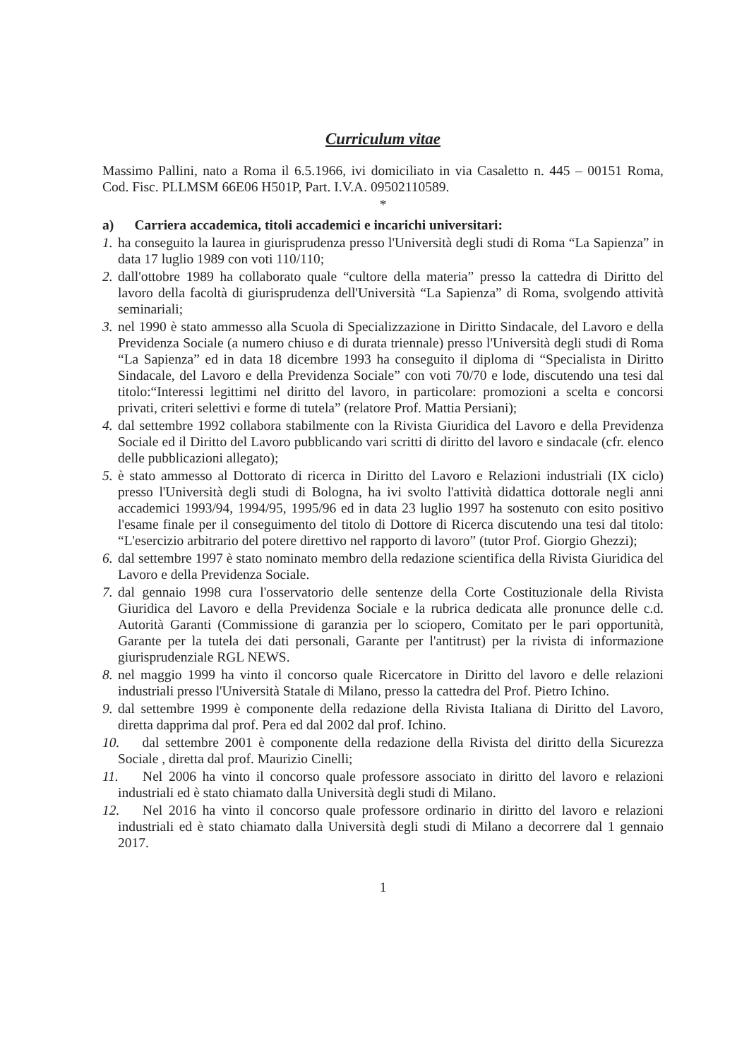Curriculum vitae
Massimo Pallini, nato a Roma il 6.5.1966, ivi domiciliato in via Casaletto n. 445 – 00151 Roma, Cod. Fisc. PLLMSM 66E06 H501P, Part. I.V.A. 09502110589.
*
a) Carriera accademica, titoli accademici e incarichi universitari:
1. ha conseguito la laurea in giurisprudenza presso l'Università degli studi di Roma “La Sapienza” in data 17 luglio 1989 con voti 110/110;
2. dall'ottobre 1989 ha collaborato quale “cultore della materia” presso la cattedra di Diritto del lavoro della facoltà di giurisprudenza dell'Università “La Sapienza” di Roma, svolgendo attività seminariali;
3. nel 1990 è stato ammesso alla Scuola di Specializzazione in Diritto Sindacale, del Lavoro e della Previdenza Sociale (a numero chiuso e di durata triennale) presso l'Università degli studi di Roma “La Sapienza” ed in data 18 dicembre 1993 ha conseguito il diploma di “Specialista in Diritto Sindacale, del Lavoro e della Previdenza Sociale” con voti 70/70 e lode, discutendo una tesi dal titolo:“Interessi legittimi nel diritto del lavoro, in particolare: promozioni a scelta e concorsi privati, criteri selettivi e forme di tutela” (relatore Prof. Mattia Persiani);
4. dal settembre 1992 collabora stabilmente con la Rivista Giuridica del Lavoro e della Previdenza Sociale ed il Diritto del Lavoro pubblicando vari scritti di diritto del lavoro e sindacale (cfr. elenco delle pubblicazioni allegato);
5. è stato ammesso al Dottorato di ricerca in Diritto del Lavoro e Relazioni industriali (IX ciclo) presso l'Università degli studi di Bologna, ha ivi svolto l'attività didattica dottorale negli anni accademici 1993/94, 1994/95, 1995/96 ed in data 23 luglio 1997 ha sostenuto con esito positivo l'esame finale per il conseguimento del titolo di Dottore di Ricerca discutendo una tesi dal titolo: “L'esercizio arbitrario del potere direttivo nel rapporto di lavoro” (tutor Prof. Giorgio Ghezzi);
6. dal settembre 1997 è stato nominato membro della redazione scientifica della Rivista Giuridica del Lavoro e della Previdenza Sociale.
7. dal gennaio 1998 cura l'osservatorio delle sentenze della Corte Costituzionale della Rivista Giuridica del Lavoro e della Previdenza Sociale e la rubrica dedicata alle pronunce delle c.d. Autorità Garanti (Commissione di garanzia per lo sciopero, Comitato per le pari opportunità, Garante per la tutela dei dati personali, Garante per l'antitrust) per la rivista di informazione giurisprudenziale RGL NEWS.
8. nel maggio 1999 ha vinto il concorso quale Ricercatore in Diritto del lavoro e delle relazioni industriali presso l'Università Statale di Milano, presso la cattedra del Prof. Pietro Ichino.
9. dal settembre 1999 è componente della redazione della Rivista Italiana di Diritto del Lavoro, diretta dapprima dal prof. Pera ed dal 2002 dal prof. Ichino.
10. dal settembre 2001 è componente della redazione della Rivista del diritto della Sicurezza Sociale , diretta dal prof. Maurizio Cinelli;
11. Nel 2006 ha vinto il concorso quale professore associato in diritto del lavoro e relazioni industriali ed è stato chiamato dalla Università degli studi di Milano.
12. Nel 2016 ha vinto il concorso quale professore ordinario in diritto del lavoro e relazioni industriali ed è stato chiamato dalla Università degli studi di Milano a decorrere dal 1 gennaio 2017.
1